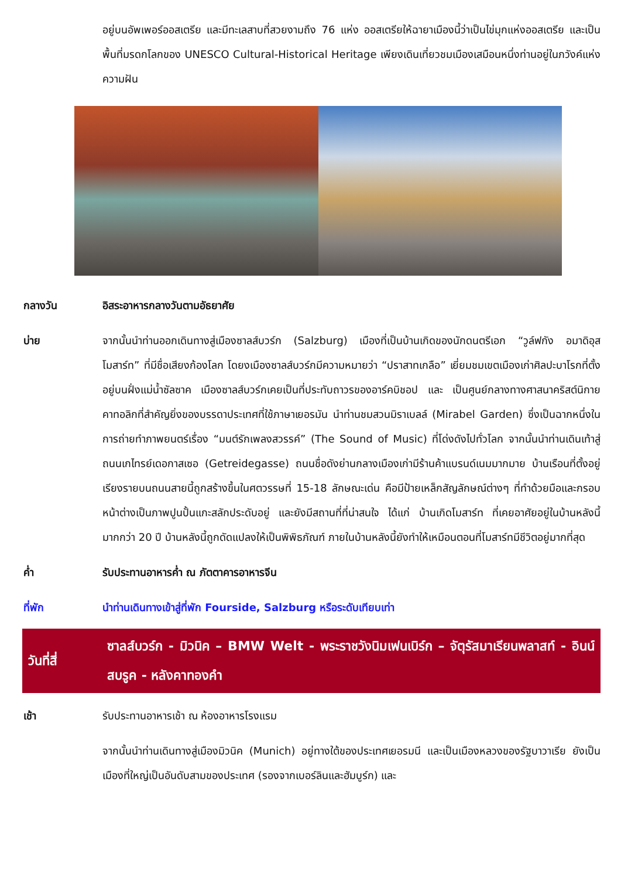อยู่บนอัพเพอร์ออสเตรีย และมีทะเลสาบที่สวยงามถึง 76 แห่ง ออสเตรียให้ฉายาเมืองนี้ว่าเป็นไข่มุกแห่งออสเตรีย และเป็นพื้นที่มรดกโลกของ UNESCO Cultural-Historical Heritage เพียงเดินเที่ยวชมเมืองเสมือนหนึ่งท่านอยู่ในภวังค์แห่งความฝัน
กลางวัน อิสระอาหารกลางวันตามอัธยาศัย
บ่าย จากนั้นนำท่านออกเดินทางสู่เมืองซาลส์บวร์ก (Salzburg) เมืองที่เป็นบ้านเกิดของนักดนตรีเอก “วูล์ฟกัง อมาดิอุส โมสาร์ท” ที่มีชื่อเสียงก้องโลก โดยงเมืองซาลส์บวร์กมีความหมายว่า “ปราสาทเกลือ” เยี่ยมชมเขตเมืองเก่าศิลปะบาโรกที่ตั้งอยู่บนฝั่งแม่น้ำซัลซาค เมืองซาลส์บวร์กเคยเป็นที่ประทับถาวรของอาร์คบิชอป และ เป็นศูนย์กลางทางศาสนาคริสต์นิกายคาทอลิกที่สำคัญยิ่งของบรรดาประเทศที่ใช้ภาษาเยอรมัน นำท่านชมสวนมิราเบลล์ (Mirabel Garden) ซึ่งเป็นฉากหนึ่งในการถ่ายทำภาพยนตร์เรื่อง “มนต์รักเพลงสวรรค์” (The Sound of Music) ที่โด่งดังไปทั่วโลก จากนั้นนำท่านเดินเท้าสู่ถนนเกไทรย์เดอกาสเซอ (Getreidegasse) ถนนชื่อดังย่านกลางเมืองเก่ามีร้านค้าแบรนด์เนมมากมาย บ้านเรือนที่ตั้งอยู่เรียงรายบนถนนสายนี้ถูกสร้างขึ้นในศตวรรษที่ 15-18 ลักษณะเด่น คือมีป้ายเหล็กสัญลักษณ์ต่างๆ ที่ทำด้วยมือและกรอบหน้าต่างเป็นภาพปูนปั้นแกะสลักประดับอยู่ และยังมีสถานที่ที่น่าสนใจ ได้แก่ บ้านเกิดโมสาร์ท ที่เคยอาศัยอยู่ในบ้านหลังนี้มากกว่า 20 ปี บ้านหลังนี้ถูกดัดแปลงให้เป็นพิพิธภัณฑ์ ภายในบ้านหลังนี้ยังทำให้เหมือนตอนที่โมสาร์ทมีชีวิตอยู่มากที่สุด
ค่ำ รับประทานอาหารค่ำ ณ ภัตตาคารอาหารจีน
ที่พัก นำท่านเดินทางเข้าสู่ที่พัก Fourside, Salzburg หรือระดับเทียบเท่า
วันที่สี่ ซาลส์บวร์ก - มิวนิค – BMW Welt - พระราชวังนิมเฟนเบิร์ก – จัตุรัสมาเรียนพลาสท์ - อินน์สบรูค - หลังคาทองคำ
เช้า รับประทานอาหารเช้า ณ ห้องอาหารโรงแรม
จากนั้นนำท่านเดินทางสู่เมืองมิวนิค (Munich) อยู่ทางใต้ของประเทศเยอรมนี และเป็นเมืองหลวงของรัฐบาวาเรีย ยังเป็นเมืองที่ใหญ่เป็นอันดับสามของประเทศ (รองจากเบอร์ลินและฮัมบูร์ก) และ